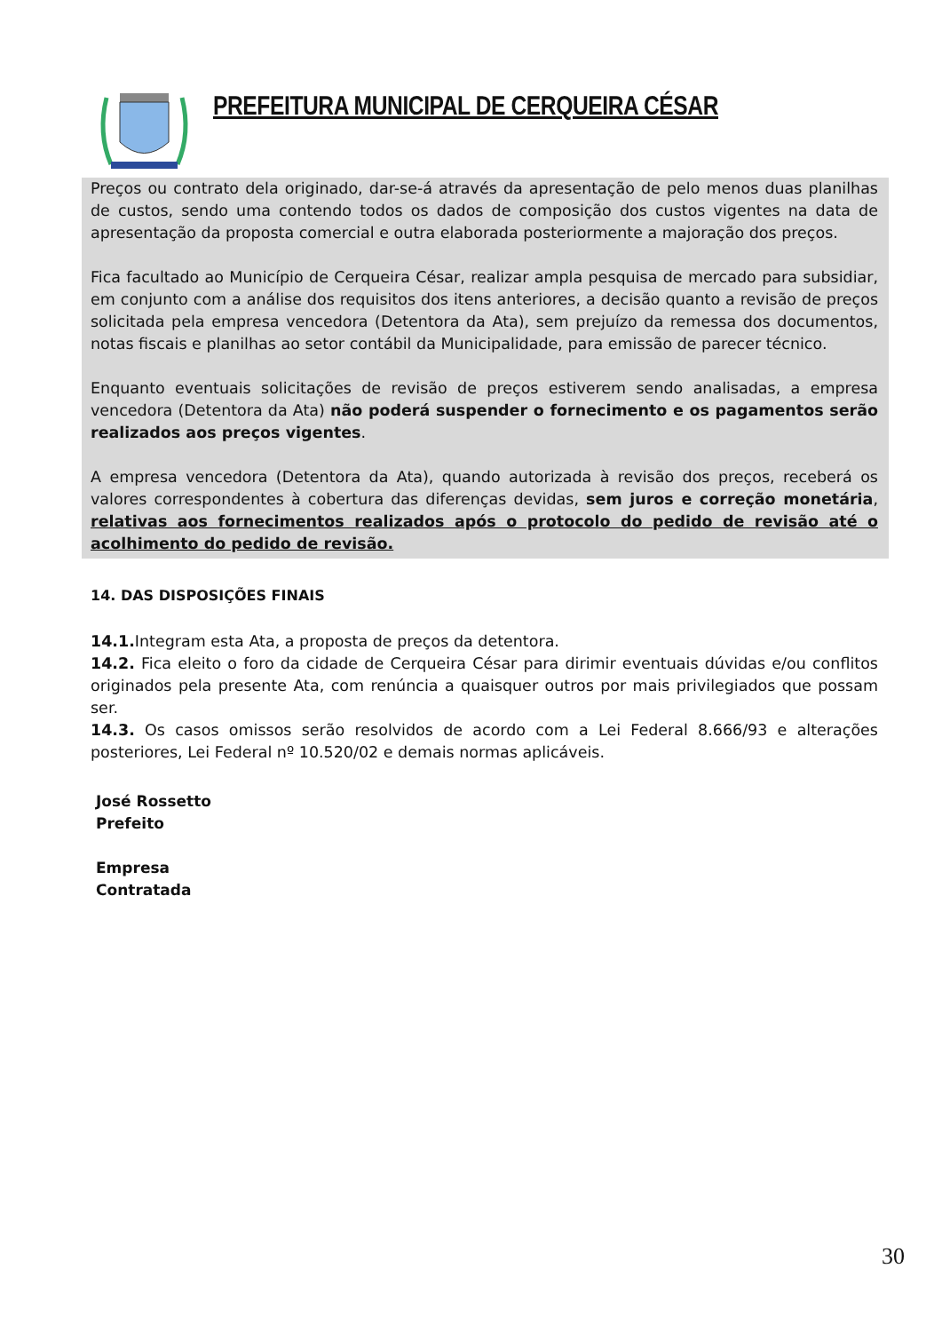PREFEITURA MUNICIPAL DE CERQUEIRA CÉSAR
Preços ou contrato dela originado, dar-se-á através da apresentação de pelo menos duas planilhas de custos, sendo uma contendo todos os dados de composição dos custos vigentes na data de apresentação da proposta comercial e outra elaborada posteriormente a majoração dos preços.
Fica facultado ao Município de Cerqueira César, realizar ampla pesquisa de mercado para subsidiar, em conjunto com a análise dos requisitos dos itens anteriores, a decisão quanto a revisão de preços solicitada pela empresa vencedora (Detentora da Ata), sem prejuízo da remessa dos documentos, notas fiscais e planilhas ao setor contábil da Municipalidade, para emissão de parecer técnico.
Enquanto eventuais solicitações de revisão de preços estiverem sendo analisadas, a empresa vencedora (Detentora da Ata) não poderá suspender o fornecimento e os pagamentos serão realizados aos preços vigentes.
A empresa vencedora (Detentora da Ata), quando autorizada à revisão dos preços, receberá os valores correspondentes à cobertura das diferenças devidas, sem juros e correção monetária, relativas aos fornecimentos realizados após o protocolo do pedido de revisão até o acolhimento do pedido de revisão.
14. DAS DISPOSIÇÕES FINAIS
14.1. Integram esta Ata, a proposta de preços da detentora.
14.2. Fica eleito o foro da cidade de Cerqueira César para dirimir eventuais dúvidas e/ou conflitos originados pela presente Ata, com renúncia a quaisquer outros por mais privilegiados que possam ser.
14.3. Os casos omissos serão resolvidos de acordo com a Lei Federal 8.666/93 e alterações posteriores, Lei Federal nº 10.520/02 e demais normas aplicáveis.
José Rossetto
Prefeito
Empresa
Contratada
30